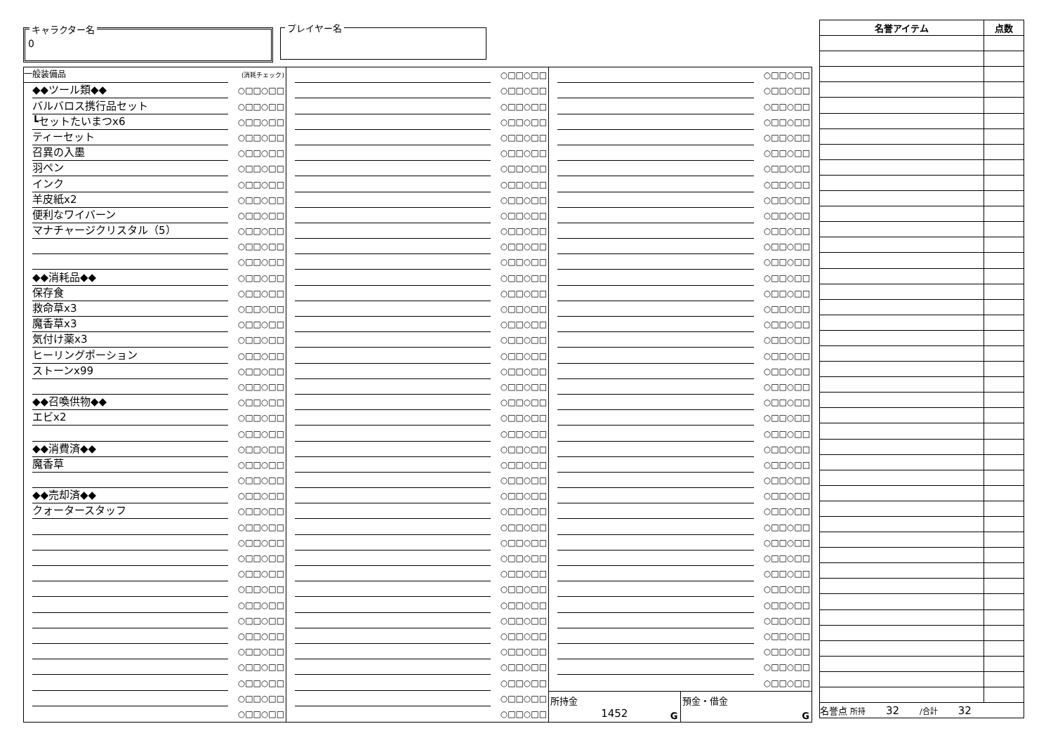キャラクター名
0
プレイヤー名
一般装備品
(消耗チェック)
◆◆ツール類◆◆
○□□○□□
バルバロス携行品セット
○□□○□□
┗セットたいまつx6
○□□○□□
ティーセット
○□□○□□
召異の入墨
○□□○□□
羽ペン
○□□○□□
インク
○□□○□□
羊皮紙x2
○□□○□□
便利なワイバーン
○□□○□□
マナチャージクリスタル（5）
○□□○□□
○□□○□□
○□□○□□
◆◆消耗品◆◆
○□□○□□
保存食
○□□○□□
救命草x3
○□□○□□
魔香草x3
○□□○□□
気付け薬x3
○□□○□□
ヒーリングポーション
○□□○□□
ストーンx99
○□□○□□
○□□○□□
◆◆召喚供物◆◆
○□□○□□
エビx2
○□□○□□
○□□○□□
◆◆消費済◆◆
○□□○□□
魔香草
○□□○□□
○□□○□□
◆◆売却済◆◆
○□□○□□
クォータースタッフ
○□□○□□
○□□○□□
○□□○□□
○□□○□□
○□□○□□
○□□○□□
○□□○□□
○□□○□□
○□□○□□
○□□○□□
○□□○□□
○□□○□□
○□□○□□
○□□○□□
○□□○□□
○□□○□□
○□□○□□
○□□○□□
○□□○□□
○□□○□□
○□□○□□
○□□○□□
○□□○□□
○□□○□□
○□□○□□
○□□○□□
○□□○□□
○□□○□□
○□□○□□
○□□○□□
○□□○□□
○□□○□□
○□□○□□
○□□○□□
○□□○□□
○□□○□□
○□□○□□
○□□○□□
○□□○□□
○□□○□□
○□□○□□
○□□○□□
○□□○□□
○□□○□□
○□□○□□
○□□○□□
○□□○□□
○□□○□□
○□□○□□
○□□○□□
○□□○□□
○□□○□□
○□□○□□
○□□○□□
○□□○□□
○□□○□□
○□□○□□
○□□○□□
○□□○□□
○□□○□□
○□□○□□
○□□○□□
○□□○□□
○□□○□□
○□□○□□
○□□○□□
○□□○□□
○□□○□□
○□□○□□
○□□○□□
○□□○□□
○□□○□□
○□□○□□
○□□○□□
○□□○□□
○□□○□□
○□□○□□
○□□○□□
○□□○□□
○□□○□□
○□□○□□
○□□○□□
○□□○□□
○□□○□□
○□□○□□
○□□○□□
○□□○□□
○□□○□□
○□□○□□
○□□○□□
○□□○□□
○□□○□□
○□□○□□
○□□○□□
○□□○□□
○□□○□□
所持金
1452
G
預金・借金
G
| 名誉アイテム | 点数 |
| --- | --- |
| 名誉点 所持 32 /合計 32 | |